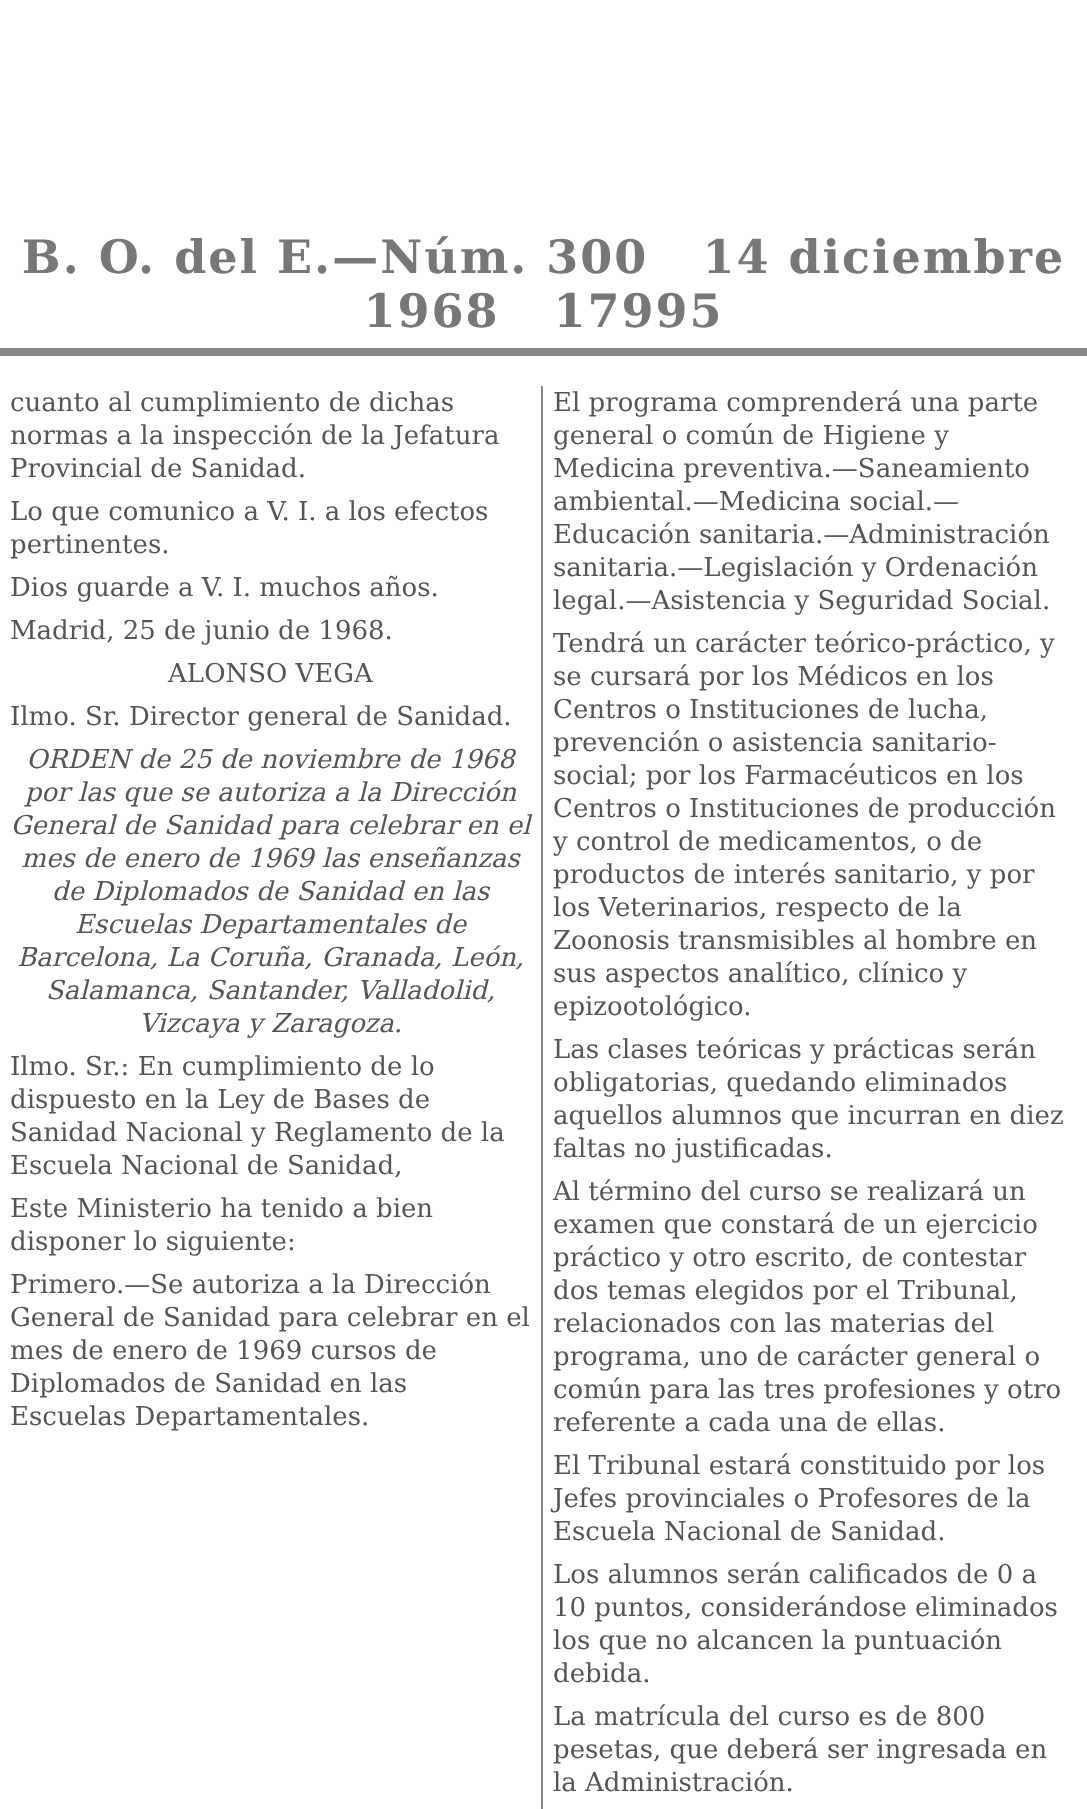B. O. del E.—Núm. 300 14 diciembre 1968 17995
cuanto al cumplimiento de dichas normas a la inspección de la Jefatura Provincial de Sanidad.
Lo que comunico a V. I. a los efectos pertinentes.
Dios guarde a V. I. muchos años.
Madrid, 25 de junio de 1968.
ALONSO VEGA
Ilmo. Sr. Director general de Sanidad.
ORDEN de 25 de noviembre de 1968 por las que se autoriza a la Dirección General de Sanidad para celebrar en el mes de enero de 1969 las enseñanzas de Diplomados de Sanidad en las Escuelas Departamentales de Barcelona, La Coruña, Granada, León, Salamanca, Santander, Valladolid, Vizcaya y Zaragoza.
Ilmo. Sr.: En cumplimiento de lo dispuesto en la Ley de Bases de Sanidad Nacional y Reglamento de la Escuela Nacional de Sanidad,
Este Ministerio ha tenido a bien disponer lo siguiente:
Primero.—Se autoriza a la Dirección General de Sanidad para celebrar en el mes de enero de 1969 cursos de Diplomados de Sanidad en las Escuelas Departamentales.
El programa comprenderá una parte general o común de Higiene y Medicina preventiva.—Saneamiento ambiental.—Medicina social.—Educación sanitaria.—Administración sanitaria.—Legislación y Ordenación legal.—Asistencia y Seguridad Social.
Tendrá un carácter teórico-práctico, y se cursará por los Médicos en los Centros o Instituciones de lucha, prevención o asistencia sanitario-social; por los Farmacéuticos en los Centros o Instituciones de producción y control de medicamentos, o de productos de interés sanitario, y por los Veterinarios, respecto de la Zoonosis transmisibles al hombre en sus aspectos analítico, clínico y epizootológico.
Las clases teóricas y prácticas serán obligatorias, quedando eliminados aquellos alumnos que incurran en diez faltas no justificadas.
Al término del curso se realizará un examen que constará de un ejercicio práctico y otro escrito, de contestar dos temas elegidos por el Tribunal, relacionados con las materias del programa, uno de carácter general o común para las tres profesiones y otro referente a cada una de ellas.
El Tribunal estará constituido por los Jefes provinciales o Profesores de la Escuela Nacional de Sanidad.
Los alumnos serán calificados de 0 a 10 puntos, considerándose eliminados los que no alcancen la puntuación debida.
La matrícula del curso es de 800 pesetas, que deberá ser ingresada en la Administración.